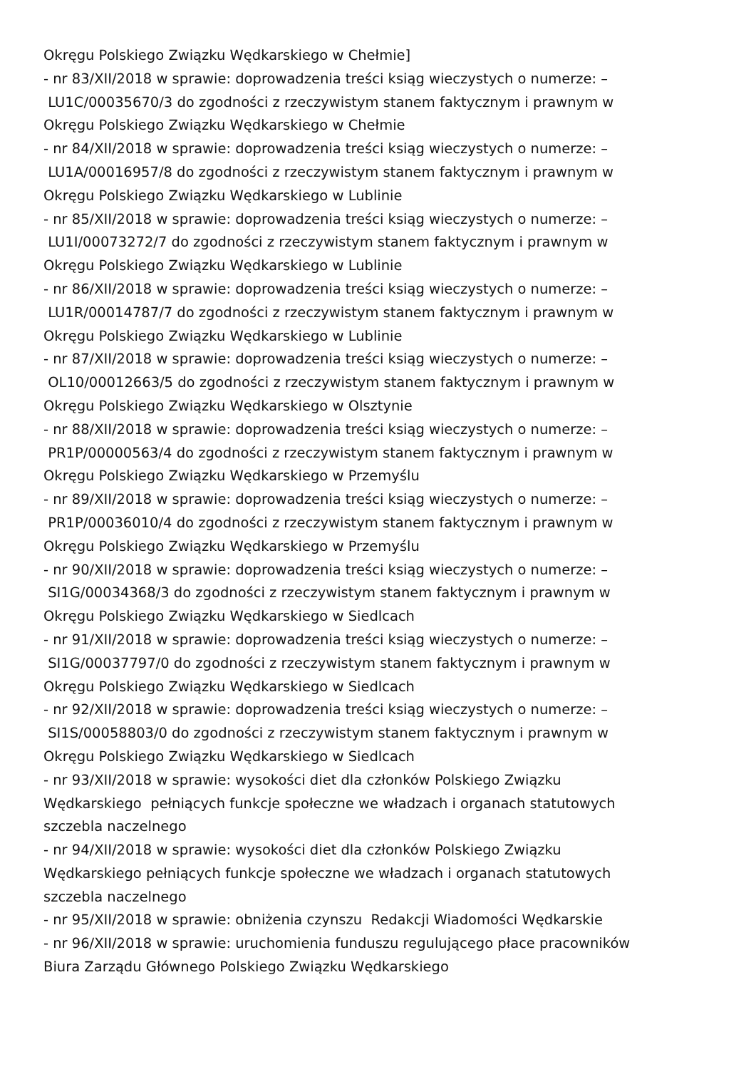Okręgu Polskiego Związku Wędkarskiego w Chełmie]
- nr 83/XII/2018 w sprawie: doprowadzenia treści ksiąg wieczystych o numerze: – LU1C/00035670/3 do zgodności z rzeczywistym stanem faktycznym i prawnym w Okręgu Polskiego Związku Wędkarskiego w Chełmie
- nr 84/XII/2018 w sprawie: doprowadzenia treści ksiąg wieczystych o numerze: – LU1A/00016957/8 do zgodności z rzeczywistym stanem faktycznym i prawnym w Okręgu Polskiego Związku Wędkarskiego w Lublinie
- nr 85/XII/2018 w sprawie: doprowadzenia treści ksiąg wieczystych o numerze: – LU1I/00073272/7 do zgodności z rzeczywistym stanem faktycznym i prawnym w Okręgu Polskiego Związku Wędkarskiego w Lublinie
- nr 86/XII/2018 w sprawie: doprowadzenia treści ksiąg wieczystych o numerze: – LU1R/00014787/7 do zgodności z rzeczywistym stanem faktycznym i prawnym w Okręgu Polskiego Związku Wędkarskiego w Lublinie
- nr 87/XII/2018 w sprawie: doprowadzenia treści ksiąg wieczystych o numerze: – OL10/00012663/5 do zgodności z rzeczywistym stanem faktycznym i prawnym w Okręgu Polskiego Związku Wędkarskiego w Olsztynie
- nr 88/XII/2018 w sprawie: doprowadzenia treści ksiąg wieczystych o numerze: – PR1P/00000563/4 do zgodności z rzeczywistym stanem faktycznym i prawnym w Okręgu Polskiego Związku Wędkarskiego w Przemyślu
- nr 89/XII/2018 w sprawie: doprowadzenia treści ksiąg wieczystych o numerze: – PR1P/00036010/4 do zgodności z rzeczywistym stanem faktycznym i prawnym w Okręgu Polskiego Związku Wędkarskiego w Przemyślu
- nr 90/XII/2018 w sprawie: doprowadzenia treści ksiąg wieczystych o numerze: – SI1G/00034368/3 do zgodności z rzeczywistym stanem faktycznym i prawnym w Okręgu Polskiego Związku Wędkarskiego w Siedlcach
- nr 91/XII/2018 w sprawie: doprowadzenia treści ksiąg wieczystych o numerze: – SI1G/00037797/0 do zgodności z rzeczywistym stanem faktycznym i prawnym w Okręgu Polskiego Związku Wędkarskiego w Siedlcach
- nr 92/XII/2018 w sprawie: doprowadzenia treści ksiąg wieczystych o numerze: – SI1S/00058803/0 do zgodności z rzeczywistym stanem faktycznym i prawnym w Okręgu Polskiego Związku Wędkarskiego w Siedlcach
- nr 93/XII/2018 w sprawie: wysokości diet dla członków Polskiego Związku Wędkarskiego pełniących funkcje społeczne we władzach i organach statutowych szczebla naczelnego
- nr 94/XII/2018 w sprawie: wysokości diet dla członków Polskiego Związku Wędkarskiego pełniących funkcje społeczne we władzach i organach statutowych szczebla naczelnego
- nr 95/XII/2018 w sprawie: obniżenia czynszu Redakcji Wiadomości Wędkarskie
- nr 96/XII/2018 w sprawie: uruchomienia funduszu regulującego płace pracowników Biura Zarządu Głównego Polskiego Związku Wędkarskiego